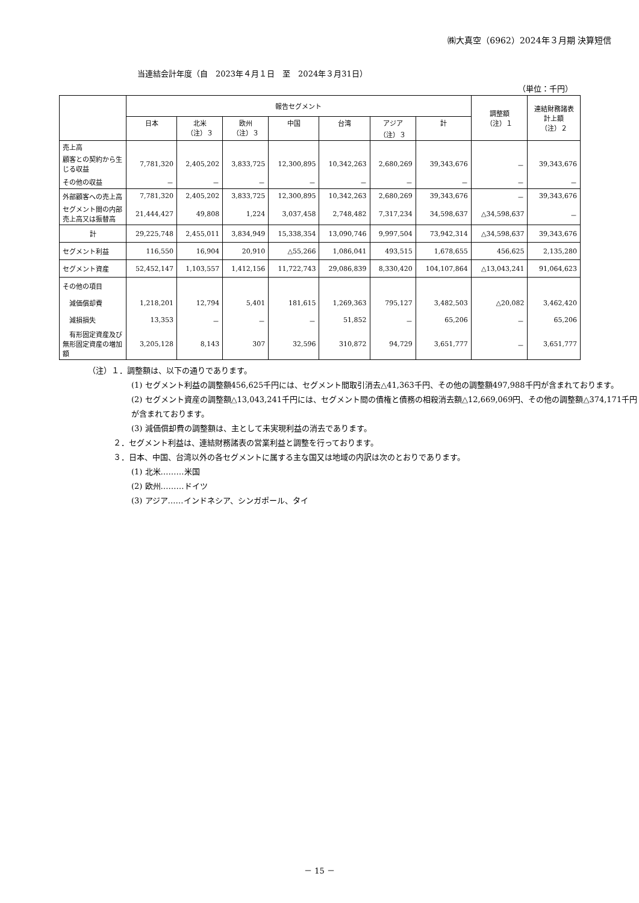㈱大真空（6962）2024年３月期 決算短信
当連結会計年度（自　2023年４月１日　至　2024年３月31日）
（単位：千円）
| | 報告セグメント | | | | | | | 調整額 （注）１ | 連結財務諸表 計上額 （注）２ |
| --- | --- | --- | --- | --- | --- | --- | --- | --- | --- |
| | 日本 | 北米 （注）３ | 欧州 （注）３ | 中国 | 台湾 | アジア （注）３ | 計 | | |
| 売上高 | | | | | | | | | |
| 顧客との契約から生じる収益 | 7,781,320 | 2,405,202 | 3,833,725 | 12,300,895 | 10,342,263 | 2,680,269 | 39,343,676 | － | 39,343,676 |
| その他の収益 | － | － | － | － | － | － | － | － | － |
| 外部顧客への売上高 | 7,781,320 | 2,405,202 | 3,833,725 | 12,300,895 | 10,342,263 | 2,680,269 | 39,343,676 | － | 39,343,676 |
| セグメント間の内部売上高又は振替高 | 21,444,427 | 49,808 | 1,224 | 3,037,458 | 2,748,482 | 7,317,234 | 34,598,637 | △34,598,637 | － |
| 計 | 29,225,748 | 2,455,011 | 3,834,949 | 15,338,354 | 13,090,746 | 9,997,504 | 73,942,314 | △34,598,637 | 39,343,676 |
| セグメント利益 | 116,550 | 16,904 | 20,910 | △55,266 | 1,086,041 | 493,515 | 1,678,655 | 456,625 | 2,135,280 |
| セグメント資産 | 52,452,147 | 1,103,557 | 1,412,156 | 11,722,743 | 29,086,839 | 8,330,420 | 104,107,864 | △13,043,241 | 91,064,623 |
| その他の項目 | | | | | | | | | |
| 減価償却費 | 1,218,201 | 12,794 | 5,401 | 181,615 | 1,269,363 | 795,127 | 3,482,503 | △20,082 | 3,462,420 |
| 減損損失 | 13,353 | － | － | － | 51,852 | － | 65,206 | － | 65,206 |
| 有形固定資産及び無形固定資産の増加額 | 3,205,128 | 8,143 | 307 | 32,596 | 310,872 | 94,729 | 3,651,777 | － | 3,651,777 |
（注）１．調整額は、以下の通りであります。
(1) セグメント利益の調整額456,625千円には、セグメント間取引消去△41,363千円、その他の調整額497,988千円が含まれております。
(2) セグメント資産の調整額△13,043,241千円には、セグメント間の債権と債務の相殺消去額△12,669,069円、その他の調整額△374,171千円が含まれております。
(3) 減価償却費の調整額は、主として未実現利益の消去であります。
２．セグメント利益は、連結財務諸表の営業利益と調整を行っております。
３．日本、中国、台湾以外の各セグメントに属する主な国又は地域の内訳は次のとおりであります。
(1) 北米………米国
(2) 欧州………ドイツ
(3) アジア……インドネシア、シンガポール、タイ
－ 15 －